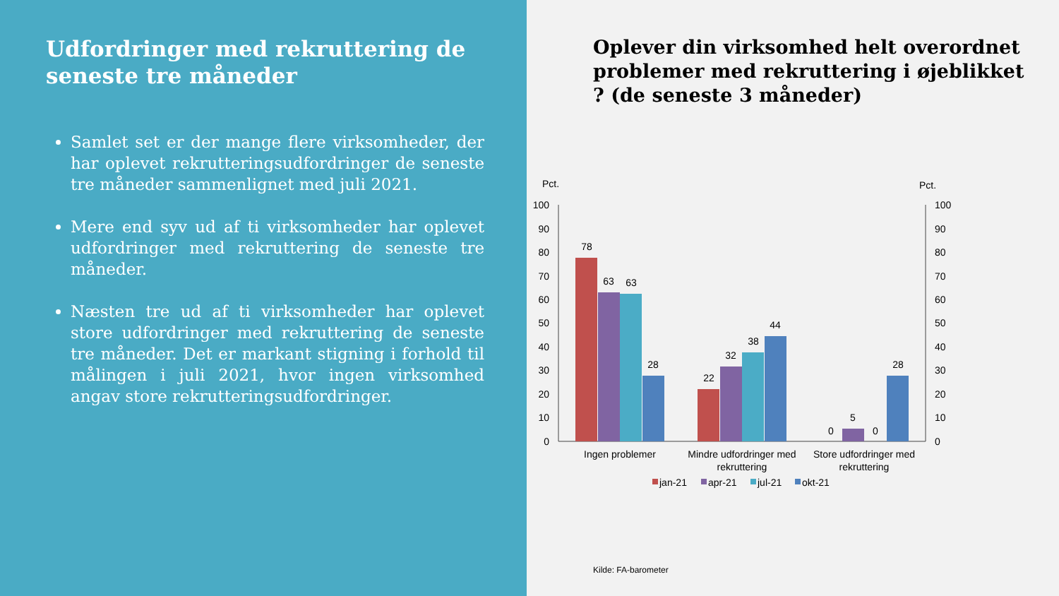Udfordringer med rekruttering de seneste tre måneder
Samlet set er der mange flere virksomheder, der har oplevet rekrutteringsudfordringer de seneste tre måneder sammenlignet med juli 2021.
Mere end syv ud af ti virksomheder har oplevet udfordringer med rekruttering de seneste tre måneder.
Næsten tre ud af ti virksomheder har oplevet store udfordringer med rekruttering de seneste tre måneder. Det er markant stigning i forhold til målingen i juli 2021, hvor ingen virksomhed angav store rekrutteringsudfordringer.
Oplever din virksomhed helt overordnet problemer med rekruttering i øjeblikket ? (de seneste 3 måneder)
Pct.
Pct.
100
90
80
70
60
50
40
30
20
10
0
100
90
80
70
60
50
40
30
20
10
0
78
63
63
28
22
32
38
44
0
5
0
28
Ingen problemer
Mindre udfordringer med
rekruttering
Store udfordringer med
rekruttering
jan-21
apr-21
jul-21
okt-21
Kilde: FA-barometer